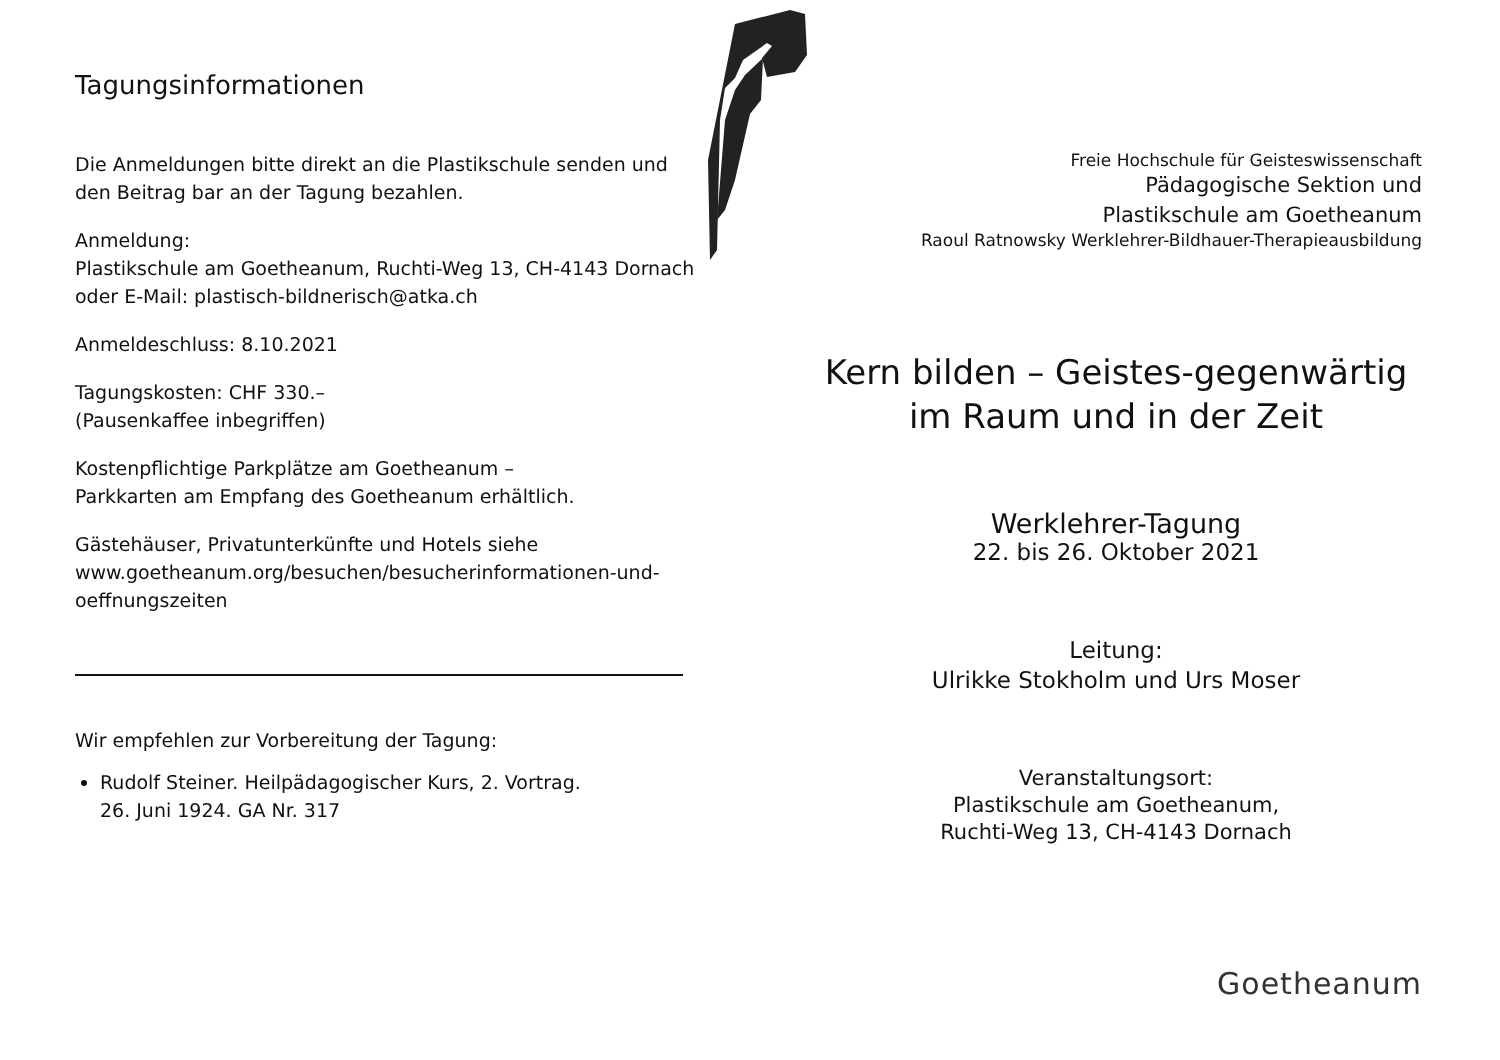Tagungsinformationen
Die Anmeldungen bitte direkt an die Plastikschule senden und den Beitrag bar an der Tagung bezahlen.
Anmeldung:
Plastikschule am Goetheanum, Ruchti-Weg 13, CH-4143 Dornach
oder E-Mail: plastisch-bildnerisch@atka.ch
Anmeldeschluss: 8.10.2021
Tagungskosten: CHF 330.–
(Pausenkaffee inbegriffen)
Kostenpflichtige Parkplätze am Goetheanum –
Parkkarten am Empfang des Goetheanum erhältlich.
Gästehäuser, Privatunterkünfte und Hotels siehe www.goetheanum.org/besuchen/besucherinformationen-und-oeffnungszeiten
Wir empfehlen zur Vorbereitung der Tagung:
Rudolf Steiner. Heilpädagogischer Kurs, 2. Vortrag.
26. Juni 1924. GA Nr. 317
Freie Hochschule für Geisteswissenschaft
Pädagogische Sektion und
Plastikschule am Goetheanum
Raoul Ratnowsky Werklehrer-Bildhauer-Therapieausbildung
Kern bilden – Geistes-gegenwärtig
im Raum und in der Zeit
Werklehrer-Tagung
22. bis 26. Oktober 2021
Leitung:
Ulrikke Stokholm und Urs Moser
Veranstaltungsort:
Plastikschule am Goetheanum,
Ruchti-Weg 13, CH-4143 Dornach
Goetheanum